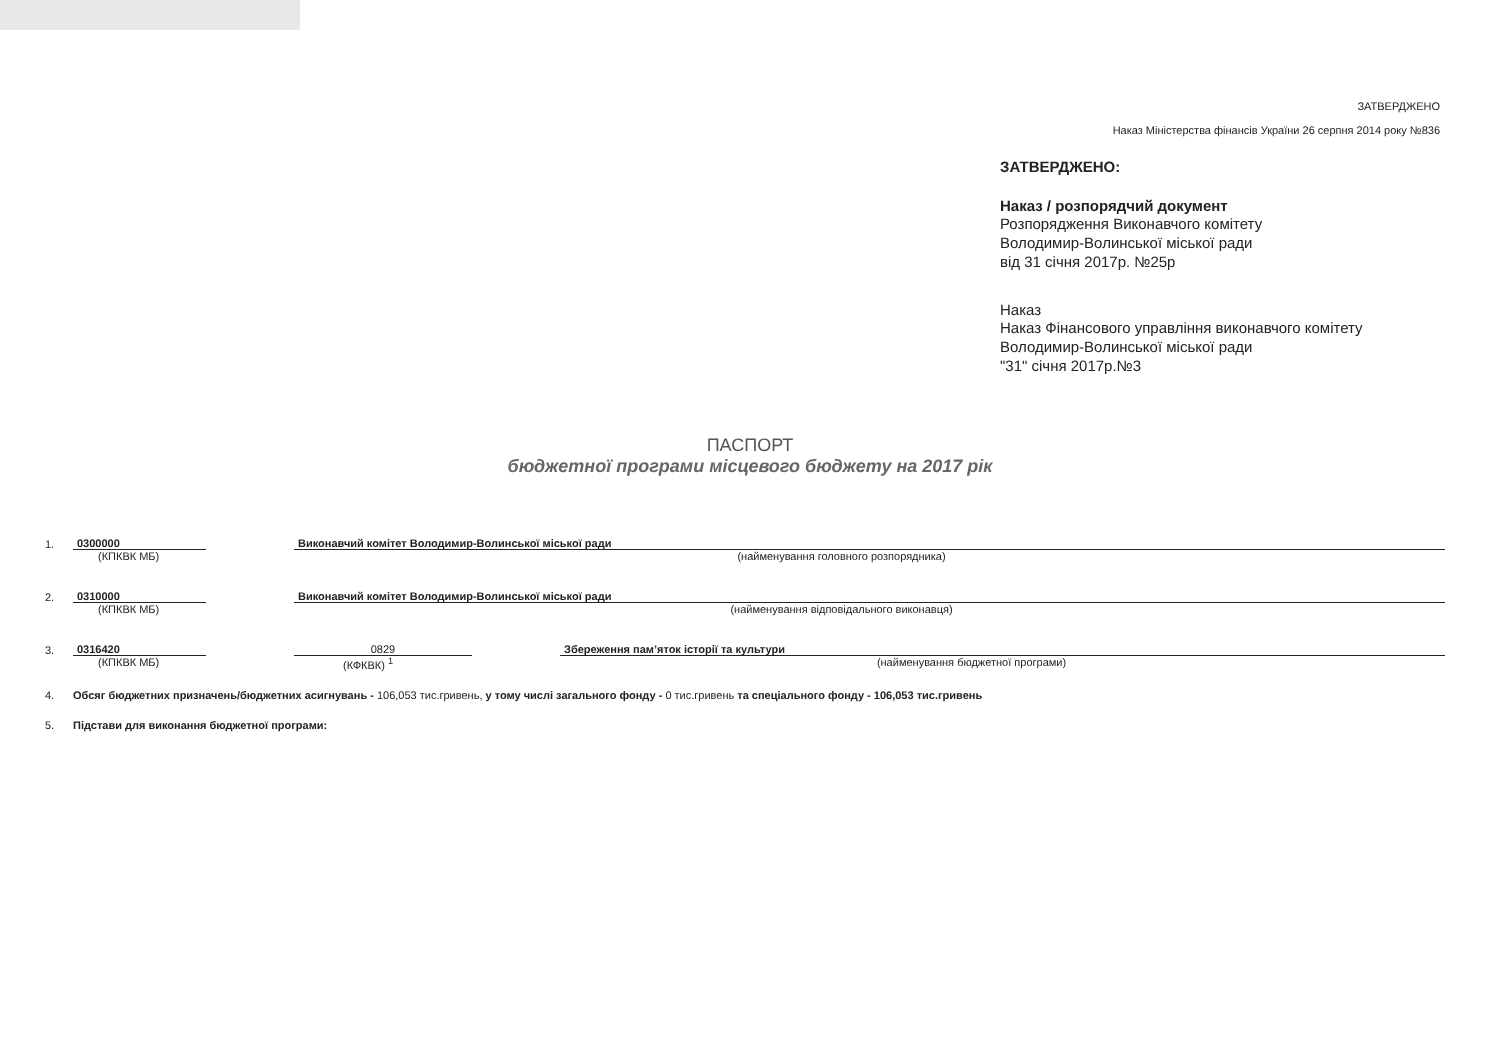ЗАТВЕРДЖЕНО
Наказ Міністерства фінансів України 26 серпня 2014 року №836
ЗАТВЕРДЖЕНО:
Наказ / розпорядчий документ
Розпорядження Виконавчого комітету
Володимир-Волинської міської ради
від 31 січня 2017р. №25р
Наказ
Наказ Фінансового управління виконавчого комітету
Володимир-Волинської міської ради
"31" січня 2017р.№3
ПАСПОРТ
бюджетної програми місцевого бюджету на 2017 рік
1. 0300000 Виконавчий комітет Володимир-Волинської міської ради
(КПКВК МБ) (найменування головного розпорядника)
2. 0310000 Виконавчий комітет Володимир-Волинської міської ради
(КПКВК МБ) (найменування відповідального виконавця)
3. 0316420 0829 Збереження пам’яток історії та культури
(КПКВК МБ) (КФКВК) <sup>1</sup> (найменування бюджетної програми)
4. Обсяг бюджетних призначень/бюджетних асигнувань - 106,053 тис.гривень, у тому числі загального фонду - 0 тис.гривень та спеціального фонду - 106,053 тис.гривень
5. Підстави для виконання бюджетної програми: